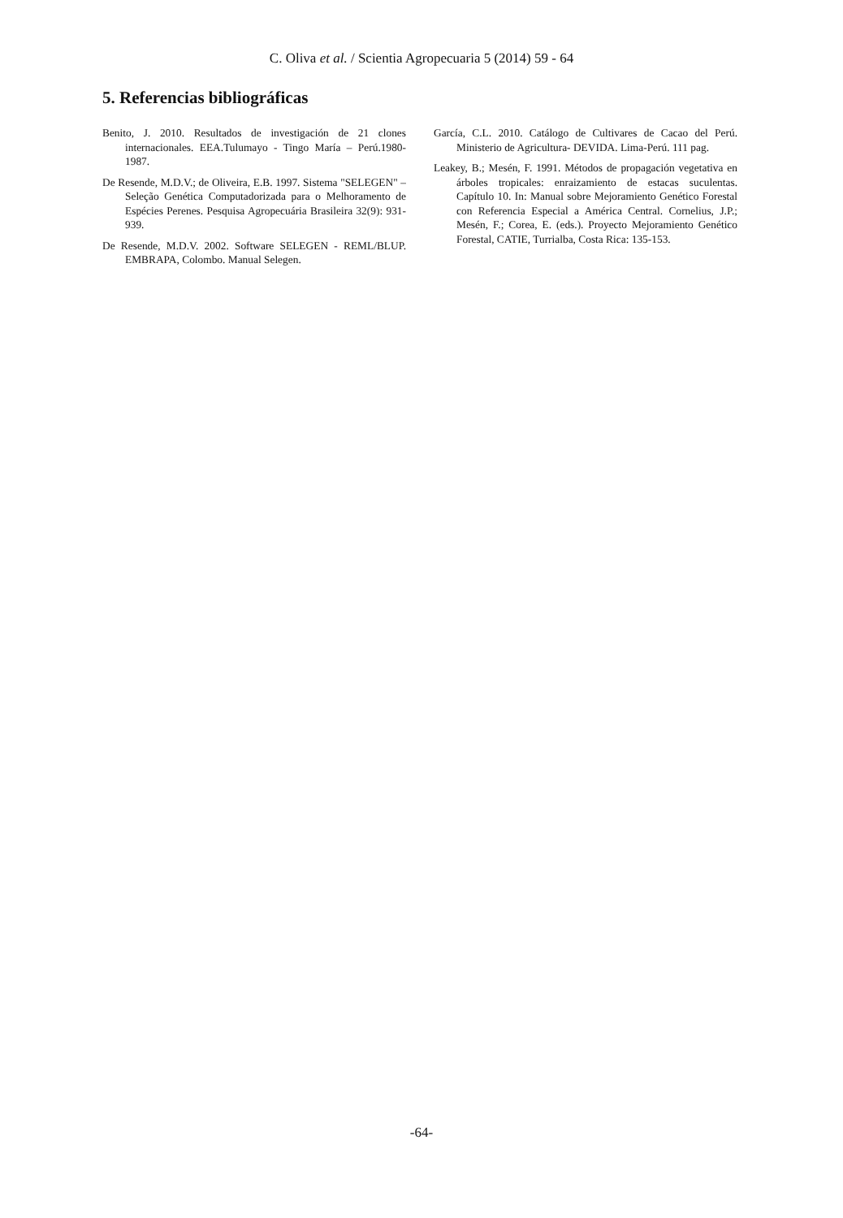C. Oliva et al. / Scientia Agropecuaria 5 (2014) 59 - 64
5. Referencias bibliográficas
Benito, J. 2010. Resultados de investigación de 21 clones internacionales. EEA.Tulumayo - Tingo María – Perú.1980-1987.
De Resende, M.D.V.; de Oliveira, E.B. 1997. Sistema "SELEGEN" – Seleção Genética Computadorizada para o Melhoramento de Espécies Perenes. Pesquisa Agropecuária Brasileira 32(9): 931-939.
De Resende, M.D.V. 2002. Software SELEGEN - REML/BLUP. EMBRAPA, Colombo. Manual Selegen.
García, C.L. 2010. Catálogo de Cultivares de Cacao del Perú. Ministerio de Agricultura- DEVIDA. Lima-Perú. 111 pag.
Leakey, B.; Mesén, F. 1991. Métodos de propagación vegetativa en árboles tropicales: enraizamiento de estacas suculentas. Capítulo 10. In: Manual sobre Mejoramiento Genético Forestal con Referencia Especial a América Central. Cornelius, J.P.; Mesén, F.; Corea, E. (eds.). Proyecto Mejoramiento Genético Forestal, CATIE, Turrialba, Costa Rica: 135-153.
-64-